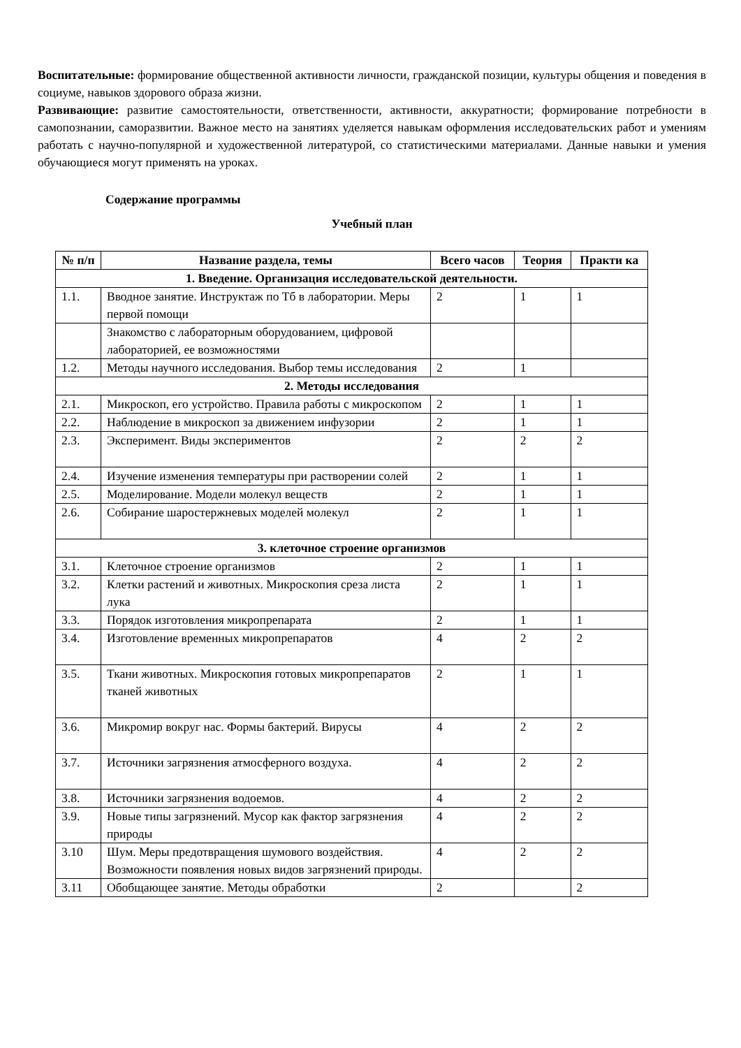Воспитательные: формирование общественной активности личности, гражданской позиции, культуры общения и поведения в социуме, навыков здорового образа жизни.
Развивающие: развитие самостоятельности, ответственности, активности, аккуратности; формирование потребности в самопознании, саморазвитии. Важное место на занятиях уделяется навыкам оформления исследовательских работ и умениям работать с научно-популярной и художественной литературой, со статистическими материалами. Данные навыки и умения обучающиеся могут применять на уроках.
Содержание программы
Учебный план
| № п/п | Название раздела, темы | Всего часов | Теория | Практи ка |
| --- | --- | --- | --- | --- |
| 1. Введение. Организация исследовательской деятельности. | | | | |
| 1.1. | Вводное занятие. Инструктаж по Тб в лаборатории. Меры первой помощи | 2 | 1 | 1 |
| | Знакомство с лабораторным оборудованием, цифровой лабораторией, ее возможностями | | | |
| 1.2. | Методы научного исследования. Выбор темы исследования | 2 | 1 | |
| 2. Методы исследования | | | | |
| 2.1. | Микроскоп, его устройство. Правила работы с микроскопом | 2 | 1 | 1 |
| 2.2. | Наблюдение в микроскоп за движением инфузории | 2 | 1 | 1 |
| 2.3. | Эксперимент. Виды экспериментов | 2 | 2 | 2 |
| 2.4. | Изучение изменения температуры при растворении солей | 2 | 1 | 1 |
| 2.5. | Моделирование. Модели молекул веществ | 2 | 1 | 1 |
| 2.6. | Собирание шаростержневых моделей молекул | 2 | 1 | 1 |
| 3. клеточное строение организмов | | | | |
| 3.1. | Клеточное строение организмов | 2 | 1 | 1 |
| 3.2. | Клетки растений и животных. Микроскопия среза листа лука | 2 | 1 | 1 |
| 3.3. | Порядок изготовления микропрепарата | 2 | 1 | 1 |
| 3.4. | Изготовление временных микропрепаратов | 4 | 2 | 2 |
| 3.5. | Ткани животных. Микроскопия готовых микропрепаратов тканей животных | 2 | 1 | 1 |
| 3.6. | Микромир вокруг нас. Формы бактерий. Вирусы | 4 | 2 | 2 |
| 3.7. | Источники загрязнения атмосферного воздуха. | 4 | 2 | 2 |
| 3.8. | Источники загрязнения водоемов. | 4 | 2 | 2 |
| 3.9. | Новые типы загрязнений. Мусор как фактор загрязнения природы | 4 | 2 | 2 |
| 3.10 | Шум. Меры предотвращения шумового воздействия. Возможности появления новых видов загрязнений природы. | 4 | 2 | 2 |
| 3.11 | Обобщающее занятие. Методы обработки | 2 | | 2 |